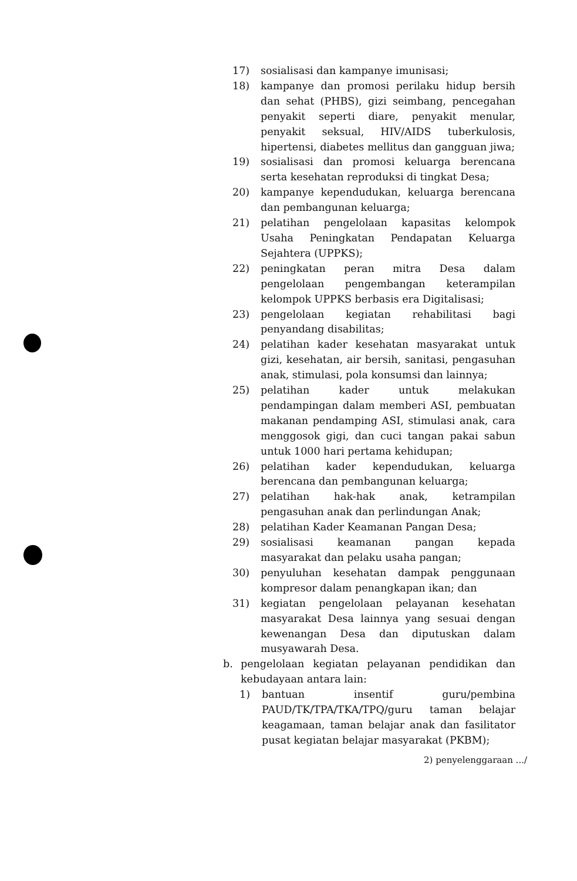17) sosialisasi dan kampanye imunisasi;
18) kampanye dan promosi perilaku hidup bersih dan sehat (PHBS), gizi seimbang, pencegahan penyakit seperti diare, penyakit menular, penyakit seksual, HIV/AIDS tuberkulosis, hipertensi, diabetes mellitus dan gangguan jiwa;
19) sosialisasi dan promosi keluarga berencana serta kesehatan reproduksi di tingkat Desa;
20) kampanye kependudukan, keluarga berencana dan pembangunan keluarga;
21) pelatihan pengelolaan kapasitas kelompok Usaha Peningkatan Pendapatan Keluarga Sejahtera (UPPKS);
22) peningkatan peran mitra Desa dalam pengelolaan pengembangan keterampilan kelompok UPPKS berbasis era Digitalisasi;
23) pengelolaan kegiatan rehabilitasi bagi penyandang disabilitas;
24) pelatihan kader kesehatan masyarakat untuk gizi, kesehatan, air bersih, sanitasi, pengasuhan anak, stimulasi, pola konsumsi dan lainnya;
25) pelatihan kader untuk melakukan pendampingan dalam memberi ASI, pembuatan makanan pendamping ASI, stimulasi anak, cara menggosok gigi, dan cuci tangan pakai sabun untuk 1000 hari pertama kehidupan;
26) pelatihan kader kependudukan, keluarga berencana dan pembangunan keluarga;
27) pelatihan hak-hak anak, ketrampilan pengasuhan anak dan perlindungan Anak;
28) pelatihan Kader Keamanan Pangan Desa;
29) sosialisasi keamanan pangan kepada masyarakat dan pelaku usaha pangan;
30) penyuluhan kesehatan dampak penggunaan kompresor dalam penangkapan ikan; dan
31) kegiatan pengelolaan pelayanan kesehatan masyarakat Desa lainnya yang sesuai dengan kewenangan Desa dan diputuskan dalam musyawarah Desa.
b. pengelolaan kegiatan pelayanan pendidikan dan kebudayaan antara lain:
1) bantuan insentif guru/pembina PAUD/TK/TPA/TKA/TPQ/guru taman belajar keagamaan, taman belajar anak dan fasilitator pusat kegiatan belajar masyarakat (PKBM);
2) penyelenggaraan .../